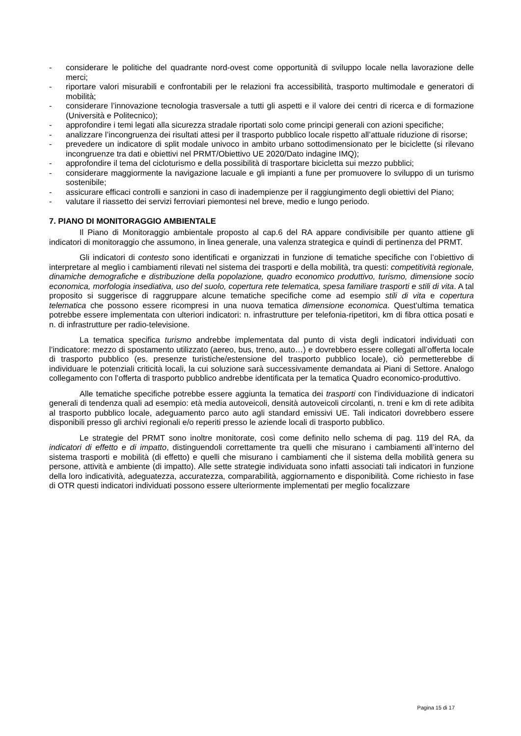- considerare le politiche del quadrante nord-ovest come opportunità di sviluppo locale nella lavorazione delle merci;
- riportare valori misurabili e confrontabili per le relazioni fra accessibilità, trasporto multimodale e generatori di mobilità;
- considerare l’innovazione tecnologia trasversale a tutti gli aspetti e il valore dei centri di ricerca e di formazione (Università e Politecnico);
- approfondire i temi legati alla sicurezza stradale riportati solo come principi generali con azioni specifiche;
- analizzare l’incongruenza dei risultati attesi per il trasporto pubblico locale rispetto all’attuale riduzione di risorse;
- prevedere un indicatore di split modale univoco in ambito urbano sottodimensionato per le biciclette (si rilevano incongruenze tra dati e obiettivi nel PRMT/Obiettivo UE 2020/Dato indagine IMQ);
- approfondire il tema del cicloturismo e della possibilità di trasportare bicicletta sui mezzo pubblici;
- considerare maggiormente la navigazione lacuale e gli impianti a fune per promuovere lo sviluppo di un turismo sostenibile;
- assicurare efficaci controlli e sanzioni in caso di inadempienze per il raggiungimento degli obiettivi del Piano;
- valutare il riassetto dei servizi ferroviari piemontesi nel breve, medio e lungo periodo.
7. PIANO DI MONITORAGGIO AMBIENTALE
Il Piano di Monitoraggio ambientale proposto al cap.6 del RA appare condivisibile per quanto attiene gli indicatori di monitoraggio che assumono, in linea generale, una valenza strategica e quindi di pertinenza del PRMT.
Gli indicatori di contesto sono identificati e organizzati in funzione di tematiche specifiche con l’obiettivo di interpretare al meglio i cambiamenti rilevati nel sistema dei trasporti e della mobilità, tra questi: competitività regionale, dinamiche demografiche e distribuzione della popolazione, quadro economico produttivo, turismo, dimensione socio economica, morfologia insediativa, uso del suolo, copertura rete telematica, spesa familiare trasporti e stili di vita. A tal proposito si suggerisce di raggruppare alcune tematiche specifiche come ad esempio stili di vita e copertura telematica che possono essere ricompresi in una nuova tematica dimensione economica. Quest’ultima tematica potrebbe essere implementata con ulteriori indicatori: n. infrastrutture per telefonia-ripetitori, km di fibra ottica posati e n. di infrastrutture per radio-televisione.
La tematica specifica turismo andrebbe implementata dal punto di vista degli indicatori individuati con l’indicatore: mezzo di spostamento utilizzato (aereo, bus, treno, auto…) e dovrebbero essere collegati all’offerta locale di trasporto pubblico (es. presenze turistiche/estensione del trasporto pubblico locale), ciò permetterebbe di individuare le potenziali criticità locali, la cui soluzione sarà successivamente demandata ai Piani di Settore. Analogo collegamento con l’offerta di trasporto pubblico andrebbe identificata per la tematica Quadro economico-produttivo.
Alle tematiche specifiche potrebbe essere aggiunta la tematica dei trasporti con l’individuazione di indicatori generali di tendenza quali ad esempio: età media autoveicoli, densità autoveicoli circolanti, n. treni e km di rete adibita al trasporto pubblico locale, adeguamento parco auto agli standard emissivi UE. Tali indicatori dovrebbero essere disponibili presso gli archivi regionali e/o reperiti presso le aziende locali di trasporto pubblico.
Le strategie del PRMT sono inoltre monitorate, così come definito nello schema di pag. 119 del RA, da indicatori di effetto e di impatto, distinguendoli correttamente tra quelli che misurano i cambiamenti all’interno del sistema trasporti e mobilità (di effetto) e quelli che misurano i cambiamenti che il sistema della mobilità genera su persone, attività e ambiente (di impatto). Alle sette strategie individuata sono infatti associati tali indicatori in funzione della loro indicatività, adeguatezza, accuratezza, comparabilità, aggiornamento e disponibilità. Come richiesto in fase di OTR questi indicatori individuati possono essere ulteriormente implementati per meglio focalizzare
Pagina 15 di 17